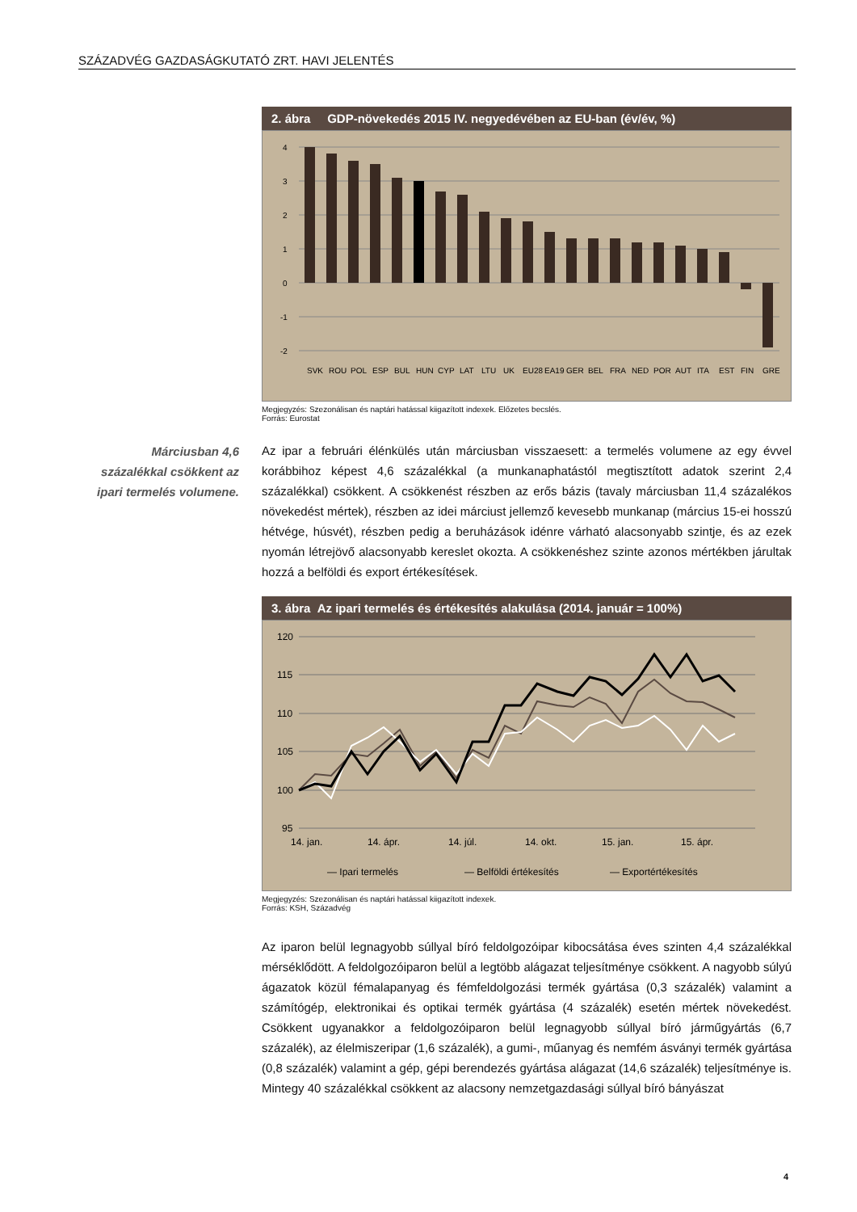SZÁZADVÉG GAZDASÁGKUTATÓ ZRT. HAVI JELENTÉS
Márciusban 4,6 százalékkal csökkent az ipari termelés volumene.
2. ábra GDP-növekedés 2015 IV. negyedévében az EU-ban (év/év, %)
4
3
2
1
0
-1
-2
SVK
ROU
POL
ESP
BUL
HUN
CYP
LAT
LTU
UK
EU28
EA19
GER
BEL
FRA
NED
POR
AUT
ITA
EST
FIN
GRE
Megjegyzés: Szezonálisan és naptári hatással kiigazított indexek. Előzetes becslés.
Forrás: Eurostat
Az ipar a februári élénkülés után márciusban visszaesett: a termelés volumene az egy évvel korábbihoz képest 4,6 százalékkal (a munkanaphatástól megtisztított adatok szerint 2,4 százalékkal) csökkent. A csökkenést részben az erős bázis (tavaly márciusban 11,4 százalékos növekedést mértek), részben az idei márciust jellemző kevesebb munkanap (március 15-ei hosszú hétvége, húsvét), részben pedig a beruházások idénre várható alacsonyabb szintje, és az ezek nyomán létrejövő alacsonyabb kereslet okozta. A csökkenéshez szinte azonos mértékben járultak hozzá a belföldi és export értékesítések.
3. ábra Az ipari termelés és értékesítés alakulása (2014. január = 100%)
120
115
110
105
100
95
14. jan.
14. ápr.
14. júl.
14. okt.
15. jan.
15. ápr.
— Ipari termelés
— Belföldi értékesítés
— Exportértékesítés
Megjegyzés: Szezonálisan és naptári hatással kiigazított indexek.
Forrás: KSH, Századvég
Az iparon belül legnagyobb súllyal bíró feldolgozóipar kibocsátása éves szinten 4,4 százalékkal mérséklődött. A feldolgozóiparon belül a legtöbb alágazat teljesítménye csökkent. A nagyobb súlyú ágazatok közül fémalapanyag és fémfeldolgozási termék gyártása (0,3 százalék) valamint a számítógép, elektronikai és optikai termék gyártása (4 százalék) esetén mértek növekedést. Csökkent ugyanakkor a feldolgozóiparon belül legnagyobb súllyal bíró járműgyártás (6,7 százalék), az élelmiszeripar (1,6 százalék), a gumi-, műanyag és nemfém ásványi termék gyártása (0,8 százalék) valamint a gép, gépi berendezés gyártása alágazat (14,6 százalék) teljesítménye is. Mintegy 40 százalékkal csökkent az alacsony nemzetgazdasági súllyal bíró bányászat
4